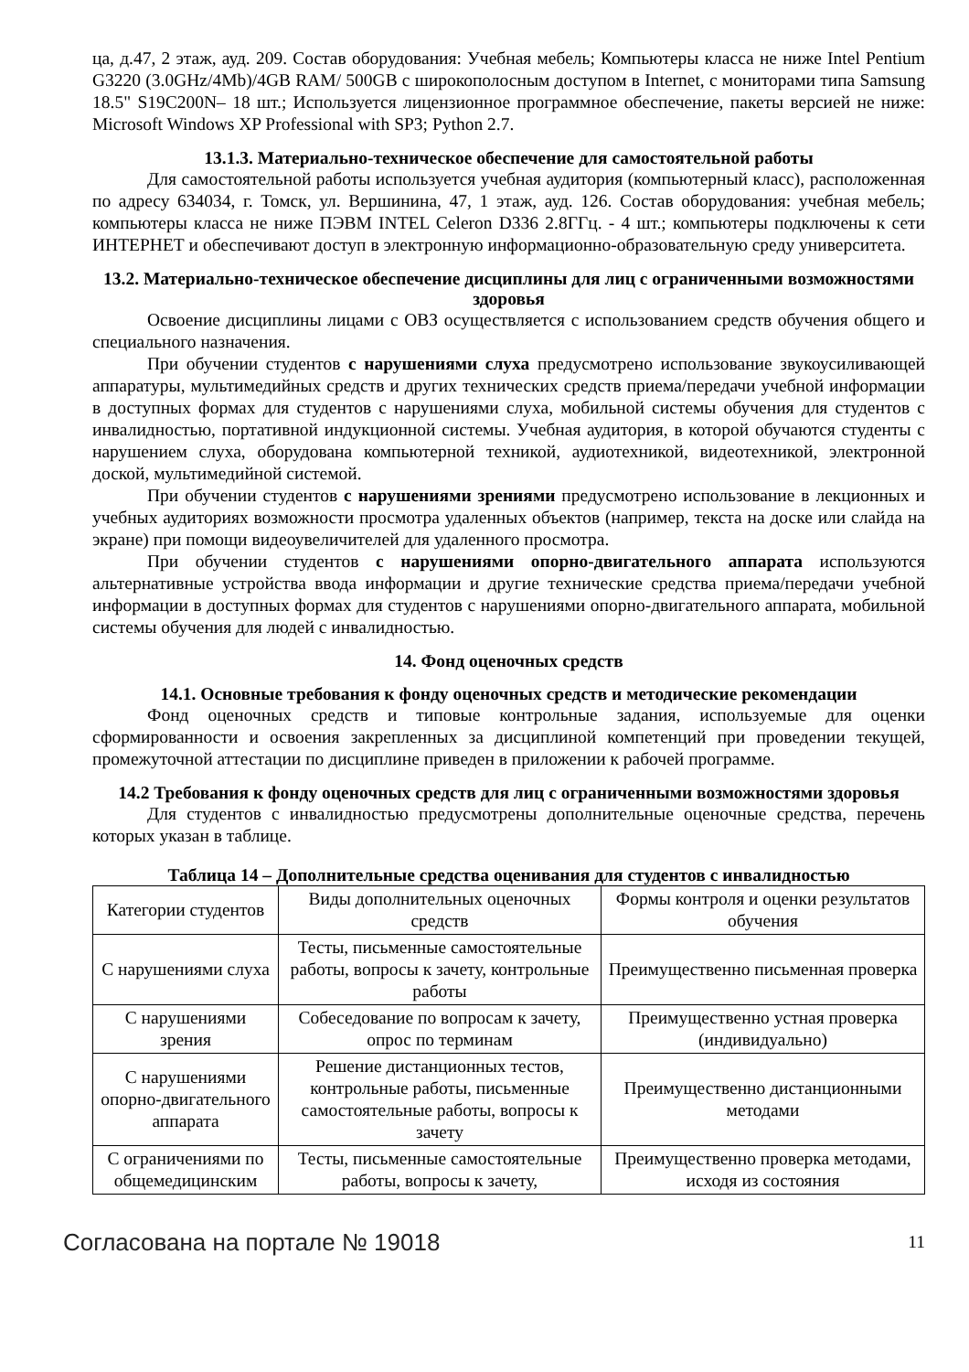ца, д.47, 2 этаж, ауд. 209. Состав оборудования: Учебная мебель; Компьютеры класса не ниже Intel Pentium G3220 (3.0GHz/4Mb)/4GB RAM/ 500GB с широкополосным доступом в Internet, с мониторами типа Samsung 18.5" S19C200N– 18 шт.; Используется лицензионное программное обеспечение, пакеты версией не ниже: Microsoft Windows XP Professional with SP3; Python 2.7.
13.1.3. Материально-техническое обеспечение для самостоятельной работы
Для самостоятельной работы используется учебная аудитория (компьютерный класс), расположенная по адресу 634034, г. Томск, ул. Вершинина, 47, 1 этаж, ауд. 126. Состав оборудования: учебная мебель; компьютеры класса не ниже ПЭВМ INTEL Celeron D336 2.8ГГц. - 4 шт.; компьютеры подключены к сети ИНТЕРНЕТ и обеспечивают доступ в электронную информационно-образовательную среду университета.
13.2. Материально-техническое обеспечение дисциплины для лиц с ограниченными возможностями здоровья
Освоение дисциплины лицами с ОВЗ осуществляется с использованием средств обучения общего и специального назначения.
При обучении студентов с нарушениями слуха предусмотрено использование звукоусиливающей аппаратуры, мультимедийных средств и других технических средств приема/передачи учебной информации в доступных формах для студентов с нарушениями слуха, мобильной системы обучения для студентов с инвалидностью, портативной индукционной системы. Учебная аудитория, в которой обучаются студенты с нарушением слуха, оборудована компьютерной техникой, аудиотехникой, видеотехникой, электронной доской, мультимедийной системой.
При обучении студентов с нарушениями зрениями предусмотрено использование в лекционных и учебных аудиториях возможности просмотра удаленных объектов (например, текста на доске или слайда на экране) при помощи видеоувеличителей для удаленного просмотра.
При обучении студентов с нарушениями опорно-двигательного аппарата используются альтернативные устройства ввода информации и другие технические средства приема/передачи учебной информации в доступных формах для студентов с нарушениями опорно-двигательного аппарата, мобильной системы обучения для людей с инвалидностью.
14. Фонд оценочных средств
14.1. Основные требования к фонду оценочных средств и методические рекомендации
Фонд оценочных средств и типовые контрольные задания, используемые для оценки сформированности и освоения закрепленных за дисциплиной компетенций при проведении текущей, промежуточной аттестации по дисциплине приведен в приложении к рабочей программе.
14.2 Требования к фонду оценочных средств для лиц с ограниченными возможностями здоровья
Для студентов с инвалидностью предусмотрены дополнительные оценочные средства, перечень которых указан в таблице.
Таблица 14 – Дополнительные средства оценивания для студентов с инвалидностью
| Категории студентов | Виды дополнительных оценочных средств | Формы контроля и оценки результатов обучения |
| С нарушениями слуха | Тесты, письменные самостоятельные работы, вопросы к зачету, контрольные работы | Преимущественно письменная проверка |
| С нарушениями зрения | Собеседование по вопросам к зачету, опрос по терминам | Преимущественно устная проверка (индивидуально) |
| С нарушениями опорно-двигательного аппарата | Решение дистанционных тестов, контрольные работы, письменные самостоятельные работы, вопросы к зачету | Преимущественно дистанционными методами |
| С ограничениями по общемедицинским | Тесты, письменные самостоятельные работы, вопросы к зачету, | Преимущественно проверка методами, исходя из состояния |
Согласована на портале № 19018 11